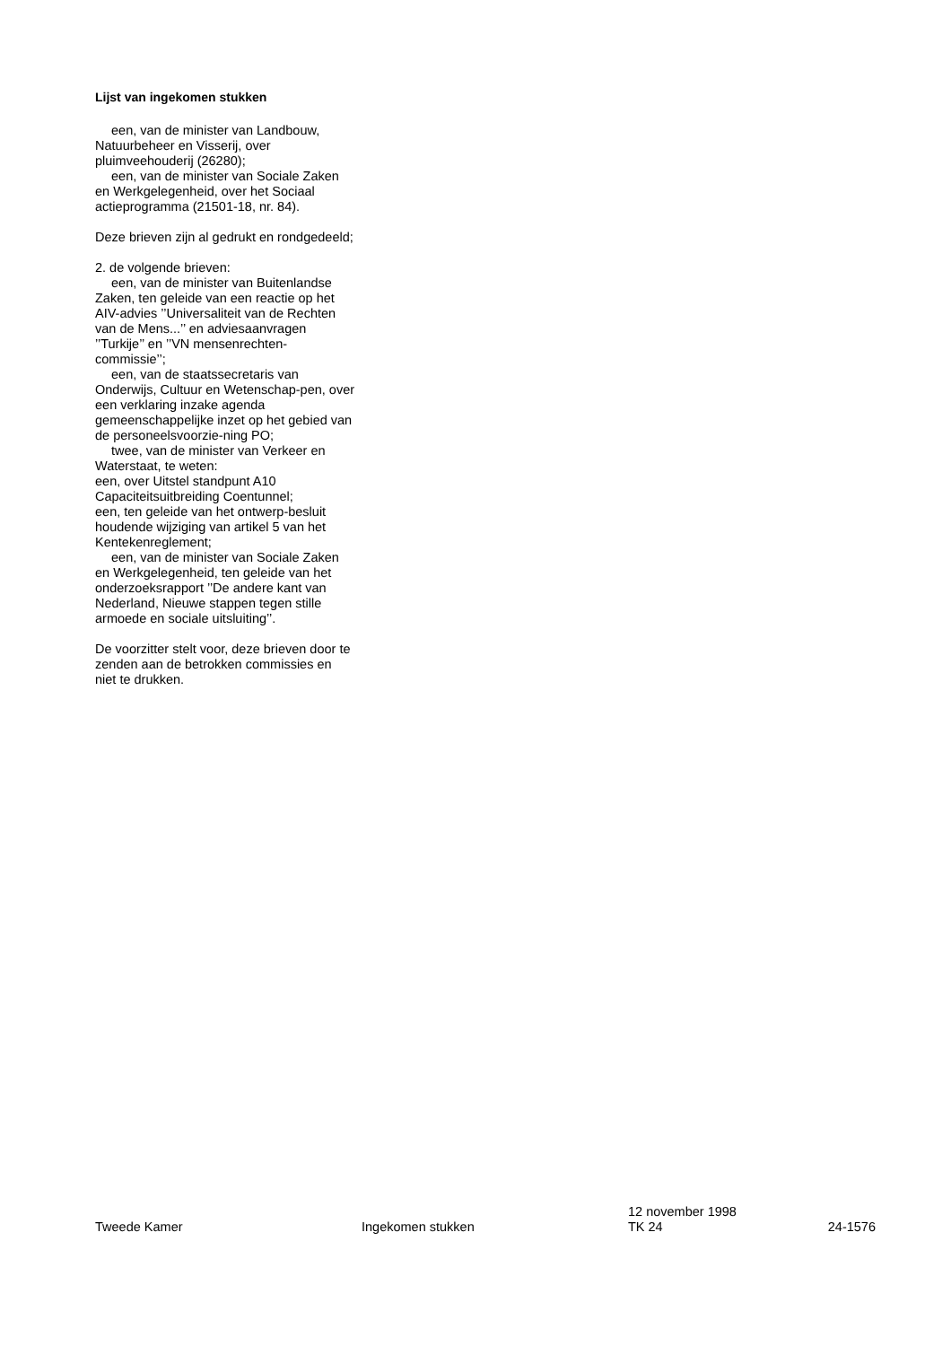Lijst van ingekomen stukken
een, van de minister van Landbouw, Natuurbeheer en Visserij, over pluimveehouderij (26280);
een, van de minister van Sociale Zaken en Werkgelegenheid, over het Sociaal actieprogramma (21501-18, nr. 84).
Deze brieven zijn al gedrukt en rondgedeeld;
2. de volgende brieven:
een, van de minister van Buitenlandse Zaken, ten geleide van een reactie op het AIV-advies ’’Universaliteit van de Rechten van de Mens...’’ en adviesaanvragen ’’Turkije’’ en ’’VN mensenrechten-commissie’’;
een, van de staatssecretaris van Onderwijs, Cultuur en Wetenschap-pen, over een verklaring inzake agenda gemeenschappelijke inzet op het gebied van de personeelsvoorzie-ning PO;
twee, van de minister van Verkeer en Waterstaat, te weten:
een, over Uitstel standpunt A10 Capaciteitsuitbreiding Coentunnel;
een, ten geleide van het ontwerp-besluit houdende wijziging van artikel 5 van het Kentekenreglement;
een, van de minister van Sociale Zaken en Werkgelegenheid, ten geleide van het onderzoeksrapport ’’De andere kant van Nederland, Nieuwe stappen tegen stille armoede en sociale uitsluiting’’.
De voorzitter stelt voor, deze brieven door te zenden aan de betrokken commissies en niet te drukken.
Tweede Kamer
Ingekomen stukken
12 november 1998
TK 24
24-1576